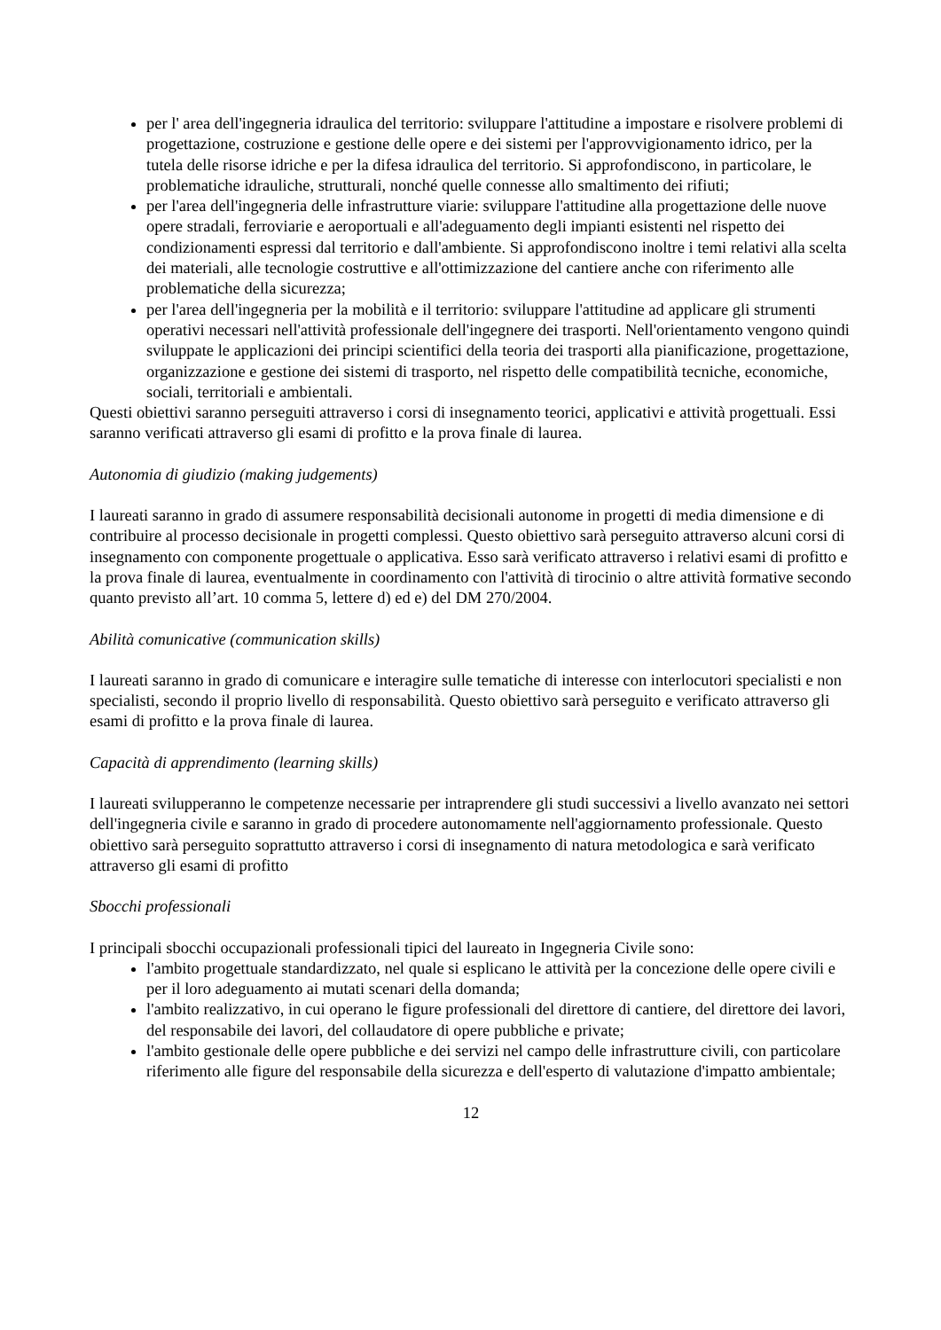per l' area dell'ingegneria idraulica del territorio: sviluppare l'attitudine a impostare e risolvere problemi di progettazione, costruzione e gestione delle opere e dei sistemi per l'approvvigionamento idrico, per la tutela delle risorse idriche e per la difesa idraulica del territorio. Si approfondiscono, in particolare, le problematiche idrauliche, strutturali, nonché quelle connesse allo smaltimento dei rifiuti;
per l'area dell'ingegneria delle infrastrutture viarie: sviluppare l'attitudine alla progettazione delle nuove opere stradali, ferroviarie e aeroportuali e all'adeguamento degli impianti esistenti nel rispetto dei condizionamenti espressi dal territorio e dall'ambiente. Si approfondiscono inoltre i temi relativi alla scelta dei materiali, alle tecnologie costruttive e all'ottimizzazione del cantiere anche con riferimento alle problematiche della sicurezza;
per l'area dell'ingegneria per la mobilità e il territorio: sviluppare l'attitudine ad applicare gli strumenti operativi necessari nell'attività professionale dell'ingegnere dei trasporti. Nell'orientamento vengono quindi sviluppate le applicazioni dei principi scientifici della teoria dei trasporti alla pianificazione, progettazione, organizzazione e gestione dei sistemi di trasporto, nel rispetto delle compatibilità tecniche, economiche, sociali, territoriali e ambientali.
Questi obiettivi saranno perseguiti attraverso i corsi di insegnamento teorici, applicativi e attività progettuali. Essi saranno verificati attraverso gli esami di profitto e la prova finale di laurea.
Autonomia di giudizio (making judgements)
I laureati saranno in grado di assumere responsabilità decisionali autonome in progetti di media dimensione e di contribuire al processo decisionale in progetti complessi. Questo obiettivo sarà perseguito attraverso alcuni corsi di insegnamento con componente progettuale o applicativa. Esso sarà verificato attraverso i relativi esami di profitto e la prova finale di laurea, eventualmente in coordinamento con l'attività di tirocinio o altre attività formative secondo quanto previsto all’art. 10 comma 5, lettere d) ed e) del DM 270/2004.
Abilità comunicative (communication skills)
I laureati saranno in grado di comunicare e interagire sulle tematiche di interesse con interlocutori specialisti e non specialisti, secondo il proprio livello di responsabilità. Questo obiettivo sarà perseguito e verificato attraverso gli esami di profitto e la prova finale di laurea.
Capacità di apprendimento (learning skills)
I laureati svilupperanno le competenze necessarie per intraprendere gli studi successivi a livello avanzato nei settori dell'ingegneria civile e saranno in grado di procedere autonomamente nell'aggiornamento professionale. Questo obiettivo sarà perseguito soprattutto attraverso i corsi di insegnamento di natura metodologica e sarà verificato attraverso gli esami di profitto
Sbocchi professionali
I principali sbocchi occupazionali professionali tipici del laureato in Ingegneria Civile sono:
l'ambito progettuale standardizzato, nel quale si esplicano le attività per la concezione delle opere civili e per il loro adeguamento ai mutati scenari della domanda;
l'ambito realizzativo, in cui operano le figure professionali del direttore di cantiere, del direttore dei lavori, del responsabile dei lavori, del collaudatore di opere pubbliche e private;
l'ambito gestionale delle opere pubbliche e dei servizi nel campo delle infrastrutture civili, con particolare riferimento alle figure del responsabile della sicurezza e dell'esperto di valutazione d'impatto ambientale;
12